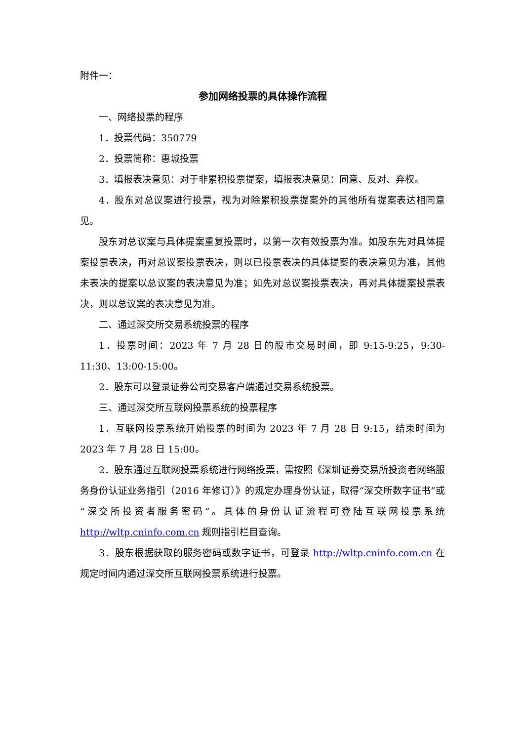附件一：
参加网络投票的具体操作流程
一、网络投票的程序
1．投票代码：350779
2．投票简称：惠城投票
3．填报表决意见：对于非累积投票提案，填报表决意见：同意、反对、弃权。
4．股东对总议案进行投票，视为对除累积投票提案外的其他所有提案表达相同意见。
股东对总议案与具体提案重复投票时，以第一次有效投票为准。如股东先对具体提案投票表决，再对总议案投票表决，则以已投票表决的具体提案的表决意见为准，其他未表决的提案以总议案的表决意见为准；如先对总议案投票表决，再对具体提案投票表决，则以总议案的表决意见为准。
二、通过深交所交易系统投票的程序
1．投票时间：2023 年 7 月 28 日的股市交易时间，即 9:15-9:25，9:30-11:30、13:00-15:00。
2．股东可以登录证券公司交易客户端通过交易系统投票。
三、通过深交所互联网投票系统的投票程序
1．互联网投票系统开始投票的时间为 2023 年 7 月 28 日 9:15，结束时间为 2023 年 7 月 28 日 15:00。
2．股东通过互联网投票系统进行网络投票，需按照《深圳证券交易所投资者网络服务身份认证业务指引（2016 年修订）》的规定办理身份认证，取得“深交所数字证书”或“深交所投资者服务密码”。具体的身份认证流程可登陆互联网投票系统 http://wltp.cninfo.com.cn 规则指引栏目查询。
3．股东根据获取的服务密码或数字证书，可登录 http://wltp.cninfo.com.cn 在规定时间内通过深交所互联网投票系统进行投票。